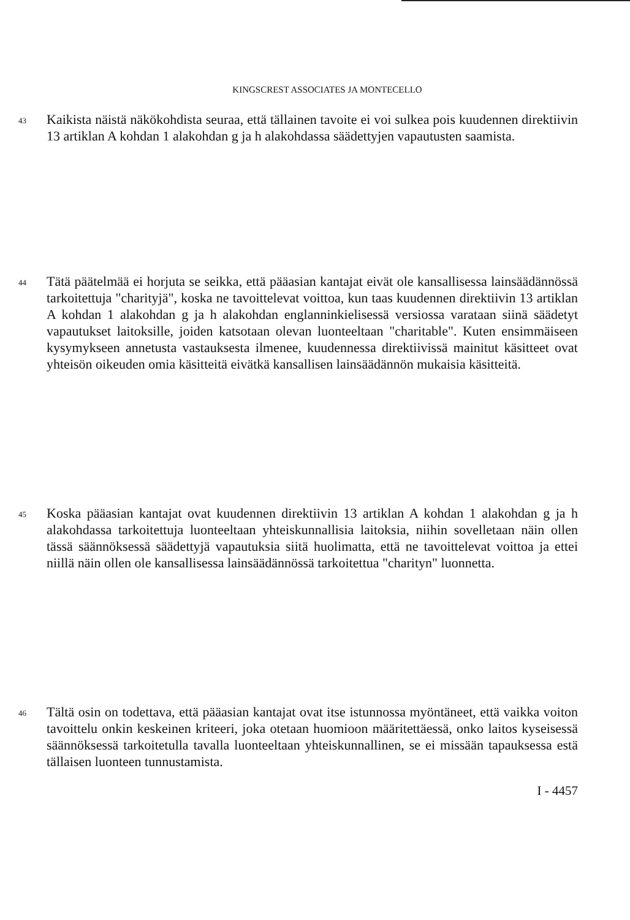KINGSCREST ASSOCIATES JA MONTECELLO
43
Kaikista näistä näkökohdista seuraa, että tällainen tavoite ei voi sulkea pois kuudennen direktiivin 13 artiklan A kohdan 1 alakohdan g ja h alakohdassa säädettyjen vapautusten saamista.
44
Tätä päätelmää ei horjuta se seikka, että pääasian kantajat eivät ole kansallisessa lainsäädännössä tarkoitettuja "charityjä", koska ne tavoittelevat voittoa, kun taas kuudennen direktiivin 13 artiklan A kohdan 1 alakohdan g ja h alakohdan englanninkielisessä versiossa varataan siinä säädetyt vapautukset laitoksille, joiden katsotaan olevan luonteeltaan "charitable". Kuten ensimmäiseen kysymykseen annetusta vastauksesta ilmenee, kuudennessa direktiivissä mainitut käsitteet ovat yhteisön oikeuden omia käsitteitä eivätkä kansallisen lainsäädännön mukaisia käsitteitä.
45
Koska pääasian kantajat ovat kuudennen direktiivin 13 artiklan A kohdan 1 alakohdan g ja h alakohdassa tarkoitettuja luonteeltaan yhteiskunnallisia laitoksia, niihin sovelletaan näin ollen tässä säännöksessä säädettyjä vapautuksia siitä huolimatta, että ne tavoittelevat voittoa ja ettei niillä näin ollen ole kansallisessa lainsäädännössä tarkoitettua "charityn" luonnetta.
46
Tältä osin on todettava, että pääasian kantajat ovat itse istunnossa myöntäneet, että vaikka voiton tavoittelu onkin keskeinen kriteeri, joka otetaan huomioon määritettäessä, onko laitos kyseisessä säännöksessä tarkoitetulla tavalla luonteeltaan yhteiskunnallinen, se ei missään tapauksessa estä tällaisen luonteen tunnustamista.
I - 4457